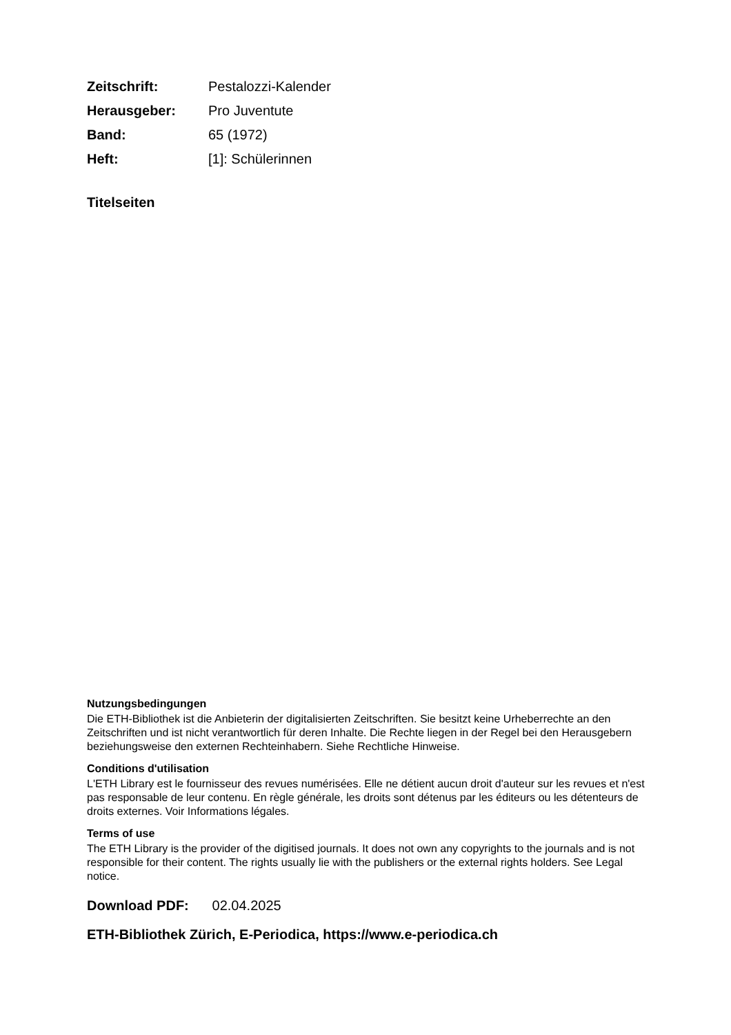| Zeitschrift: | Pestalozzi-Kalender |
| Herausgeber: | Pro Juventute |
| Band: | 65 (1972) |
| Heft: | [1]: Schülerinnen |
Titelseiten
Nutzungsbedingungen
Die ETH-Bibliothek ist die Anbieterin der digitalisierten Zeitschriften. Sie besitzt keine Urheberrechte an den Zeitschriften und ist nicht verantwortlich für deren Inhalte. Die Rechte liegen in der Regel bei den Herausgebern beziehungsweise den externen Rechteinhabern. Siehe Rechtliche Hinweise.
Conditions d'utilisation
L'ETH Library est le fournisseur des revues numérisées. Elle ne détient aucun droit d'auteur sur les revues et n'est pas responsable de leur contenu. En règle générale, les droits sont détenus par les éditeurs ou les détenteurs de droits externes. Voir Informations légales.
Terms of use
The ETH Library is the provider of the digitised journals. It does not own any copyrights to the journals and is not responsible for their content. The rights usually lie with the publishers or the external rights holders. See Legal notice.
Download PDF: 02.04.2025
ETH-Bibliothek Zürich, E-Periodica, https://www.e-periodica.ch